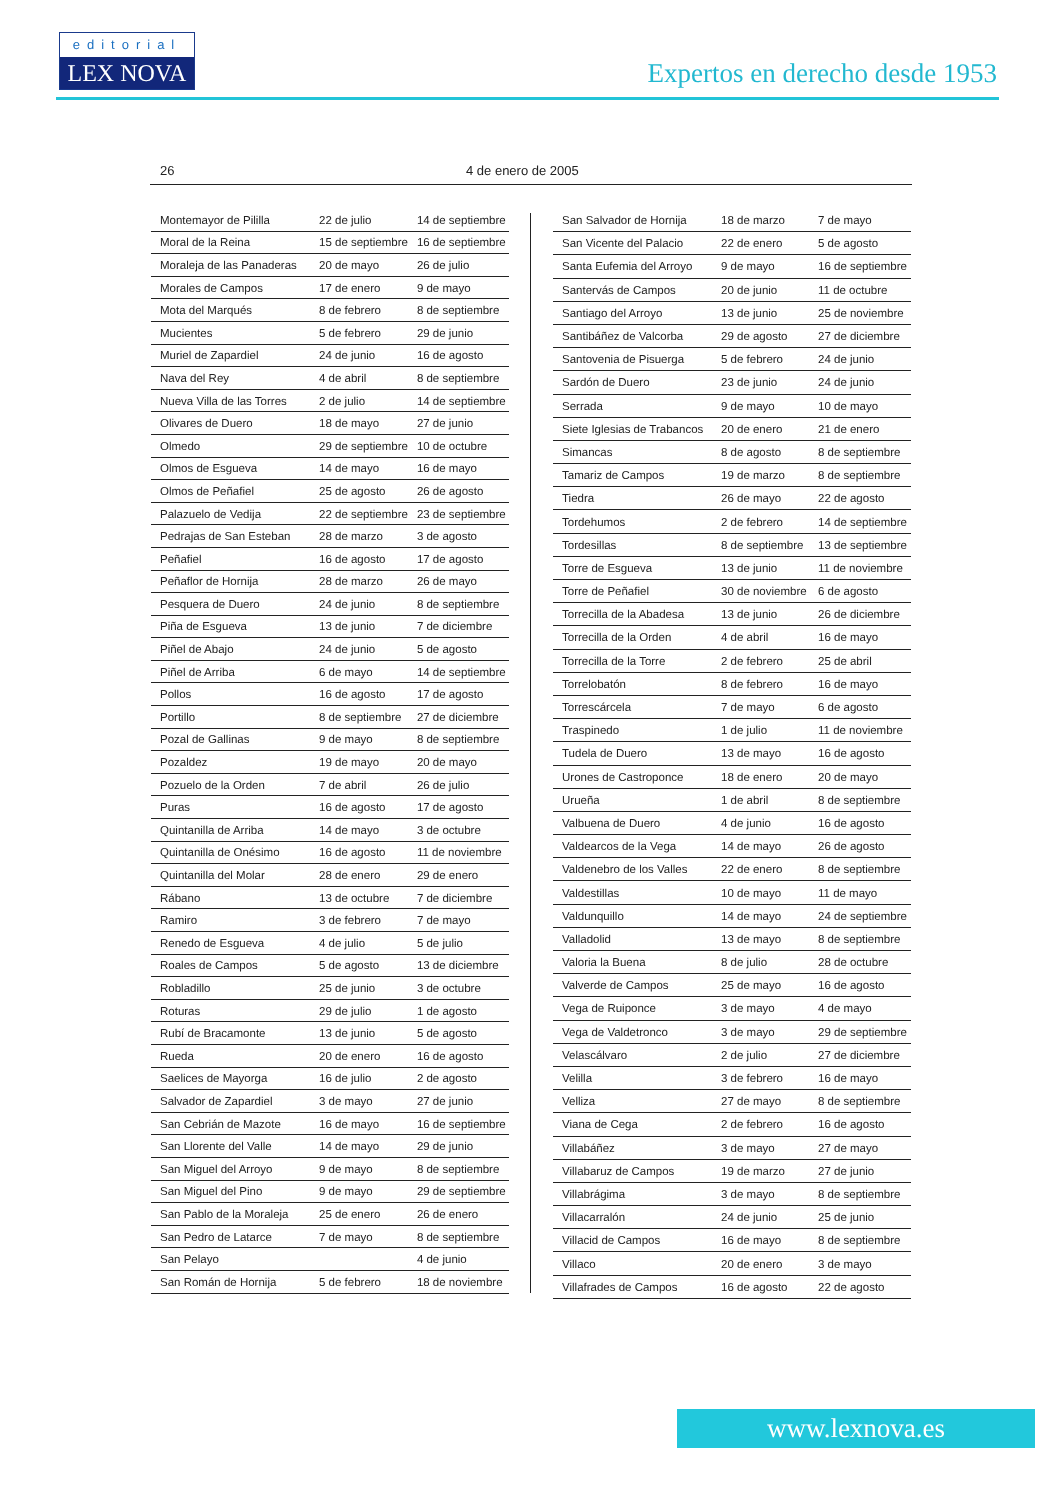editorial
LEX NOVA
Expertos en derecho desde 1953
26 4 de enero de 2005
| Montemayor de Pililla | 22 de julio | 14 de septiembre |
| Moral de la Reina | 15 de septiembre | 16 de septiembre |
| Moraleja de las Panaderas | 20 de mayo | 26 de julio |
| Morales de Campos | 17 de enero | 9 de mayo |
| Mota del Marqués | 8 de febrero | 8 de septiembre |
| Mucientes | 5 de febrero | 29 de junio |
| Muriel de Zapardiel | 24 de junio | 16 de agosto |
| Nava del Rey | 4 de abril | 8 de septiembre |
| Nueva Villa de las Torres | 2 de julio | 14 de septiembre |
| Olivares de Duero | 18 de mayo | 27 de junio |
| Olmedo | 29 de septiembre | 10 de octubre |
| Olmos de Esgueva | 14 de mayo | 16 de mayo |
| Olmos de Peñafiel | 25 de agosto | 26 de agosto |
| Palazuelo de Vedija | 22 de septiembre | 23 de septiembre |
| Pedrajas de San Esteban | 28 de marzo | 3 de agosto |
| Peñafiel | 16 de agosto | 17 de agosto |
| Peñaflor de Hornija | 28 de marzo | 26 de mayo |
| Pesquera de Duero | 24 de junio | 8 de septiembre |
| Piña de Esgueva | 13 de junio | 7 de diciembre |
| Piñel de Abajo | 24 de junio | 5 de agosto |
| Piñel de Arriba | 6 de mayo | 14 de septiembre |
| Pollos | 16 de agosto | 17 de agosto |
| Portillo | 8 de septiembre | 27 de diciembre |
| Pozal de Gallinas | 9 de mayo | 8 de septiembre |
| Pozaldez | 19 de mayo | 20 de mayo |
| Pozuelo de la Orden | 7 de abril | 26 de julio |
| Puras | 16 de agosto | 17 de agosto |
| Quintanilla de Arriba | 14 de mayo | 3 de octubre |
| Quintanilla de Onésimo | 16 de agosto | 11 de noviembre |
| Quintanilla del Molar | 28 de enero | 29 de enero |
| Rábano | 13 de octubre | 7 de diciembre |
| Ramiro | 3 de febrero | 7 de mayo |
| Renedo de Esgueva | 4 de julio | 5 de julio |
| Roales de Campos | 5 de agosto | 13 de diciembre |
| Robladillo | 25 de junio | 3 de octubre |
| Roturas | 29 de julio | 1 de agosto |
| Rubí de Bracamonte | 13 de junio | 5 de agosto |
| Rueda | 20 de enero | 16 de agosto |
| Saelices de Mayorga | 16 de julio | 2 de agosto |
| Salvador de Zapardiel | 3 de mayo | 27 de junio |
| San Cebrián de Mazote | 16 de mayo | 16 de septiembre |
| San Llorente del Valle | 14 de mayo | 29 de junio |
| San Miguel del Arroyo | 9 de mayo | 8 de septiembre |
| San Miguel del Pino | 9 de mayo | 29 de septiembre |
| San Pablo de la Moraleja | 25 de enero | 26 de enero |
| San Pedro de Latarce | 7 de mayo | 8 de septiembre |
| San Pelayo | | 4 de junio |
| San Román de Hornija | 5 de febrero | 18 de noviembre |
| San Salvador de Hornija | 18 de marzo | 7 de mayo |
| San Vicente del Palacio | 22 de enero | 5 de agosto |
| Santa Eufemia del Arroyo | 9 de mayo | 16 de septiembre |
| Santervás de Campos | 20 de junio | 11 de octubre |
| Santiago del Arroyo | 13 de junio | 25 de noviembre |
| Santibáñez de Valcorba | 29 de agosto | 27 de diciembre |
| Santovenia de Pisuerga | 5 de febrero | 24 de junio |
| Sardón de Duero | 23 de junio | 24 de junio |
| Serrada | 9 de mayo | 10 de mayo |
| Siete Iglesias de Trabancos | 20 de enero | 21 de enero |
| Simancas | 8 de agosto | 8 de septiembre |
| Tamariz de Campos | 19 de marzo | 8 de septiembre |
| Tiedra | 26 de mayo | 22 de agosto |
| Tordehumos | 2 de febrero | 14 de septiembre |
| Tordesillas | 8 de septiembre | 13 de septiembre |
| Torre de Esgueva | 13 de junio | 11 de noviembre |
| Torre de Peñafiel | 30 de noviembre | 6 de agosto |
| Torrecilla de la Abadesa | 13 de junio | 26 de diciembre |
| Torrecilla de la Orden | 4 de abril | 16 de mayo |
| Torrecilla de la Torre | 2 de febrero | 25 de abril |
| Torrelobatón | 8 de febrero | 16 de mayo |
| Torrescárcela | 7 de mayo | 6 de agosto |
| Traspinedo | 1 de julio | 11 de noviembre |
| Tudela de Duero | 13 de mayo | 16 de agosto |
| Urones de Castroponce | 18 de enero | 20 de mayo |
| Urueña | 1 de abril | 8 de septiembre |
| Valbuena de Duero | 4 de junio | 16 de agosto |
| Valdearcos de la Vega | 14 de mayo | 26 de agosto |
| Valdenebro de los Valles | 22 de enero | 8 de septiembre |
| Valdestillas | 10 de mayo | 11 de mayo |
| Valdunquillo | 14 de mayo | 24 de septiembre |
| Valladolid | 13 de mayo | 8 de septiembre |
| Valoria la Buena | 8 de julio | 28 de octubre |
| Valverde de Campos | 25 de mayo | 16 de agosto |
| Vega de Ruiponce | 3 de mayo | 4 de mayo |
| Vega de Valdetronco | 3 de mayo | 29 de septiembre |
| Velascálvaro | 2 de julio | 27 de diciembre |
| Velilla | 3 de febrero | 16 de mayo |
| Velliza | 27 de mayo | 8 de septiembre |
| Viana de Cega | 2 de febrero | 16 de agosto |
| Villabáñez | 3 de mayo | 27 de mayo |
| Villabaruz de Campos | 19 de marzo | 27 de junio |
| Villabrágima | 3 de mayo | 8 de septiembre |
| Villacarralón | 24 de junio | 25 de junio |
| Villacid de Campos | 16 de mayo | 8 de septiembre |
| Villaco | 20 de enero | 3 de mayo |
| Villafrades de Campos | 16 de agosto | 22 de agosto |
www.lexnova.es